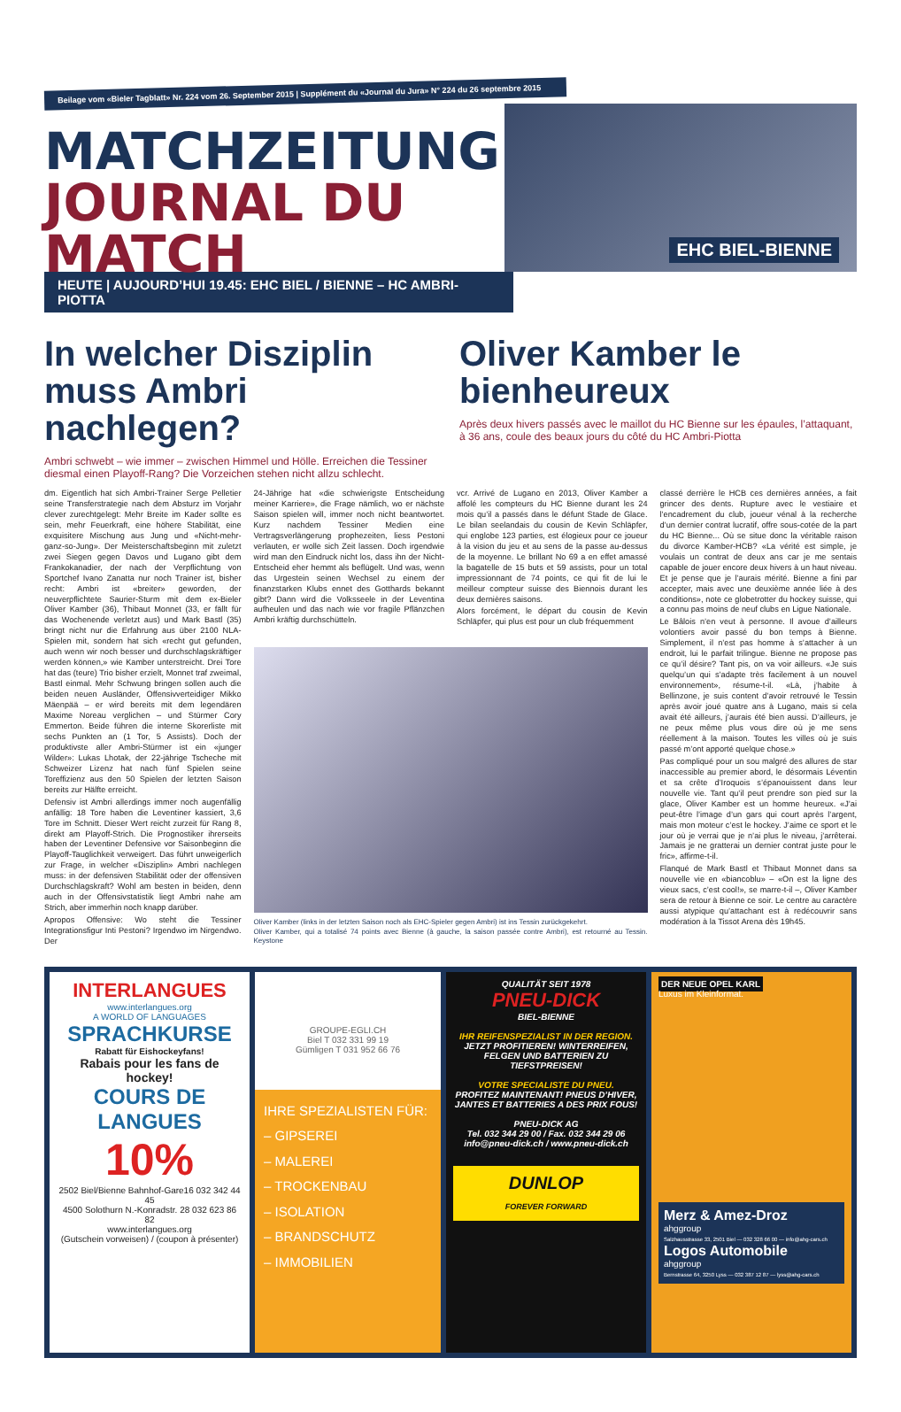Beilage vom «Bieler Tagblatt» Nr. 224 vom 26. September 2015 | Supplément du «Journal du Jura» N° 224 du 26 septembre 2015
MATCHZEITUNG
JOURNAL DU MATCH
EHC BIEL-BIENNE
HEUTE | AUJOURD’HUI 19.45: EHC BIEL / BIENNE – HC AMBRI-PIOTTA
In welcher Disziplin muss Ambri nachlegen?
Ambri schwebt – wie immer – zwischen Himmel und Hölle. Erreichen die Tessiner diesmal einen Playoff-Rang? Die Vorzeichen stehen nicht allzu schlecht.
Oliver Kamber le bienheureux
Après deux hivers passés avec le maillot du HC Bienne sur les épaules, l’attaquant, à 36 ans, coule des beaux jours du côté du HC Ambri-Piotta
dm. Eigentlich hat sich Ambri-Trainer Serge Pelletier seine Transferstrategie nach dem Absturz im Vorjahr clever zurechtgelegt: Mehr Breite im Kader sollte es sein, mehr Feuerkraft, eine höhere Stabilität, eine exquisitere Mischung aus Jung und «Nicht-mehr-ganz-so-Jung». Der Meisterschaftsbeginn mit zuletzt zwei Siegen gegen Davos und Lugano gibt dem Frankokanadier, der nach der Verpflichtung von Sportchef Ivano Zanatta nur noch Trainer ist, bisher recht: Ambri ist «breiter» geworden, der neuverpflichtete Saurier-Sturm mit dem ex-Bieler Oliver Kamber (36), Thibaut Monnet (33, er fällt für das Wochenende verletzt aus) und Mark Bastl (35) bringt nicht nur die Erfahrung aus über 2100 NLA-Spielen mit, sondern hat sich «recht gut gefunden, auch wenn wir noch besser und durchschlagskräftiger werden können,» wie Kamber unterstreicht. Drei Tore hat das (teure) Trio bisher erzielt, Monnet traf zweimal, Bastl einmal. Mehr Schwung bringen sollen auch die beiden neuen Ausländer, Offensivverteidiger Mikko Mäenpää – er wird bereits mit dem legendären Maxime Noreau verglichen – und Stürmer Cory Emmerton. Beide führen die interne Skorerliste mit sechs Punkten an (1 Tor, 5 Assists). Doch der produktivste aller Ambri-Stürmer ist ein «junger Wilder»: Lukas Lhotak, der 22-jährige Tscheche mit Schweizer Lizenz hat nach fünf Spielen seine Toreffizienz aus den 50 Spielen der letzten Saison bereits zur Hälfte erreicht.
Defensiv ist Ambri allerdings immer noch augenfällig anfällig: 18 Tore haben die Leventiner kassiert, 3,6 Tore im Schnitt. Dieser Wert reicht zurzeit für Rang 8, direkt am Playoff-Strich. Die Prognostiker ihrerseits haben der Leventiner Defensive vor Saisonbeginn die Playoff-Tauglichkeit verweigert. Das führt unweigerlich zur Frage, in welcher «Disziplin» Ambri nachlegen muss: in der defensiven Stabilität oder der offensiven Durchschlagskraft? Wohl am besten in beiden, denn auch in der Offensivstatistik liegt Ambri nahe am Strich, aber immerhin noch knapp darüber.
Apropos Offensive: Wo steht die Tessiner Integrationsfigur Inti Pestoni? Irgendwo im Nirgendwo. Der
24-Jährige hat «die schwierigste Entscheidung meiner Karriere», die Frage nämlich, wo er nächste Saison spielen will, immer noch nicht beantwortet. Kurz nachdem Tessiner Medien eine Vertragsverlängerung prophezeiten, liess Pestoni verlauten, er wolle sich Zeit lassen. Doch irgendwie wird man den Eindruck nicht los, dass ihn der Nicht-Entscheid eher hemmt als beflügelt. Und was, wenn das Urgestein seinen Wechsel zu einem der finanzstarken Klubs ennet des Gotthards bekannt gibt? Dann wird die Volksseele in der Leventina aufheulen und das nach wie vor fragile Pflänzchen Ambri kräftig durchschütteln.
vcr. Arrivé de Lugano en 2013, Oliver Kamber a affolé les compteurs du HC Bienne durant les 24 mois qu’il a passés dans le défunt Stade de Glace. Le bilan seelandais du cousin de Kevin Schläpfer, qui englobe 123 parties, est élogieux pour ce joueur à la vision du jeu et au sens de la passe au-dessus de la moyenne. Le brillant No 69 a en effet amassé la bagatelle de 15 buts et 59 assists, pour un total impressionnant de 74 points, ce qui fit de lui le meilleur compteur suisse des Biennois durant les deux dernières saisons.
Alors forcément, le départ du cousin de Kevin Schläpfer, qui plus est pour un club fréquemment
Oliver Kamber (links in der letzten Saison noch als EHC-Spieler gegen Ambri) ist ins Tessin zurückgekehrt.
Oliver Kamber, qui a totalisé 74 points avec Bienne (à gauche, la saison passée contre Ambri), est retourné au Tessin. Keystone
classé derrière le HCB ces dernières années, a fait grincer des dents. Rupture avec le vestiaire et l’encadrement du club, joueur vénal à la recherche d’un dernier contrat lucratif, offre sous-cotée de la part du HC Bienne... Où se situe donc la véritable raison du divorce Kamber-HCB? «La vérité est simple, je voulais un contrat de deux ans car je me sentais capable de jouer encore deux hivers à un haut niveau. Et je pense que je l’aurais mérité. Bienne a fini par accepter, mais avec une deuxième année liée à des conditions», note ce globetrotter du hockey suisse, qui a connu pas moins de neuf clubs en Ligue Nationale.
Le Bâlois n’en veut à personne. Il avoue d’ailleurs volontiers avoir passé du bon temps à Bienne. Simplement, il n’est pas homme à s’attacher à un endroit, lui le parfait trilingue. Bienne ne propose pas ce qu’il désire? Tant pis, on va voir ailleurs. «Je suis quelqu’un qui s’adapte très facilement à un nouvel environnement», résume-t-il. «Là, j’habite à Bellinzone, je suis content d’avoir retrouvé le Tessin après avoir joué quatre ans à Lugano, mais si cela avait été ailleurs, j’aurais été bien aussi. D’ailleurs, je ne peux même plus vous dire où je me sens réellement à la maison. Toutes les villes où je suis passé m’ont apporté quelque chose.»
Pas compliqué pour un sou malgré des allures de star inaccessible au premier abord, le désormais Léventin et sa crête d’Iroquois s’épanouissent dans leur nouvelle vie. Tant qu’il peut prendre son pied sur la glace, Oliver Kamber est un homme heureux. «J’ai peut-être l’image d’un gars qui court après l’argent, mais mon moteur c’est le hockey. J’aime ce sport et le jour où je verrai que je n’ai plus le niveau, j’arrêterai. Jamais je ne gratterai un dernier contrat juste pour le fric», affirme-t-il.
Flanqué de Mark Bastl et Thibaut Monnet dans sa nouvelle vie en «biancoblu» – «On est la ligne des vieux sacs, c’est cool!», se marre-t-il –, Oliver Kamber sera de retour à Bienne ce soir. Le centre au caractère aussi atypique qu’attachant est à redécouvrir sans modération à la Tissot Arena dès 19h45.
INTERLANGUES
www.interlangues.org
A WORLD OF LANGUAGES
SPRACHKURSE
Rabatt für Eishockeyfans!
Rabais pour les fans de hockey!
COURS DE LANGUES
10%
2502 Biel/Bienne Bahnhof-Gare16 032 342 44 45
4500 Solothurn N.-Konradstr. 28 032 623 86 82
www.interlangues.org
(Gutschein vorweisen) / (coupon à présenter)
GROUPE-EGLI.CH
Biel T 032 331 99 19
Gümligen T 031 952 66 76
IHRE SPEZIALISTEN FÜR:
– GIPSEREI
– MALEREI
– TROCKENBAU
– ISOLATION
– BRANDSCHUTZ
– IMMOBILIEN
QUALITÄT SEIT 1978
PNEU-DICK
BIEL-BIENNE
IHR REIFENSPEZIALIST IN DER REGION.
JETZT PROFITIEREN! WINTERREIFEN, FELGEN UND BATTERIEN ZU TIEFSTPREISEN!
VOTRE SPECIALISTE DU PNEU.
PROFITEZ MAINTENANT! PNEUS D’HIVER, JANTES ET BATTERIES A DES PRIX FOUS!
PNEU-DICK AG
Tel. 032 344 29 00 / Fax. 032 344 29 06
info@pneu-dick.ch / www.pneu-dick.ch
DUNLOP
FOREVER FORWARD
DER NEUE OPEL KARL
Luxus im Kleinformat.
Merz & Amez-Droz
ahggroup
Salzhausstrasse 33, 2501 Biel — 032 328 66 00 — info@ahg-cars.ch
Logos Automobile
ahggroup
Bernstrasse 64, 3250 Lyss — 032 387 12 87 — lyss@ahg-cars.ch